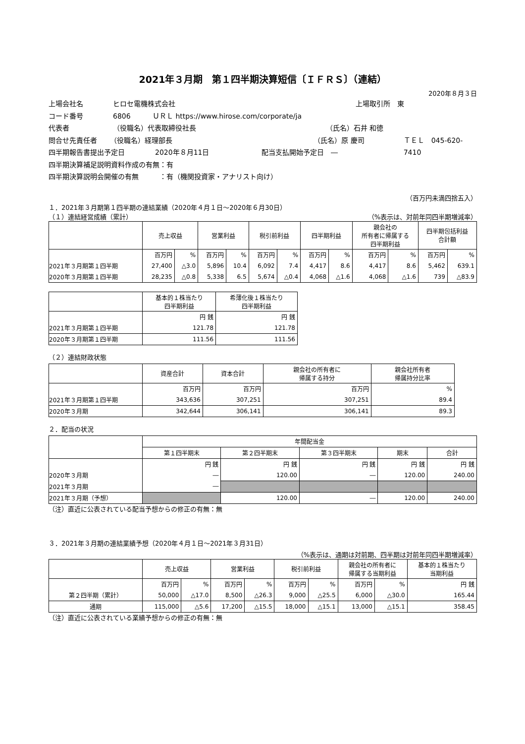2021年３月期　第１四半期決算短信〔ＩＦＲＳ〕（連結）
2020年８月３日
上場会社名 ヒロセ電機株式会社 上場取引所　東
コード番号 6806 ＵＲＬ https://www.hirose.com/corporate/ja
代表者 （役職名）代表取締役社長 （氏名）石井 和徳
問合せ先責任者 （役職名）経理部長 （氏名）原 慶司 ＴＥＬ　045-620-7410
四半期報告書提出予定日 2020年８月11日 配当支払開始予定日　―
四半期決算補足説明資料作成の有無：有
四半期決算説明会開催の有無　　　：有（機関投資家・アナリスト向け）
（百万円未満四捨五入）
１．2021年３月期第１四半期の連結業績（2020年４月１日～2020年６月30日）
（１）連結経営成績（累計） （%表示は、対前年同四半期増減率）
| | 売上収益 | | 営業利益 | | 税引前利益 | | 四半期利益 | | 親会社の 所有者に帰属する 四半期利益 | | 四半期包括利益 合計額 | |
| --- | --- | --- | --- | --- | --- | --- | --- | --- | --- | --- | --- | --- |
| | 百万円 | % | 百万円 | % | 百万円 | % | 百万円 | % | 百万円 | % | 百万円 | % |
| 2021年３月期第１四半期 | 27,400 | △3.0 | 5,896 | 10.4 | 6,092 | 7.4 | 4,417 | 8.6 | 4,417 | 8.6 | 5,462 | 639.1 |
| 2020年３月期第１四半期 | 28,235 | △0.8 | 5,338 | 6.5 | 5,674 | △0.4 | 4,068 | △1.6 | 4,068 | △1.6 | 739 | △83.9 |
| | 基本的１株当たり 四半期利益 | 希薄化後１株当たり 四半期利益 |
| --- | --- | --- |
| | 円 銭 | 円 銭 |
| 2021年３月期第１四半期 | 121.78 | 121.78 |
| 2020年３月期第１四半期 | 111.56 | 111.56 |
（２）連結財政状態
| | 資産合計 | 資本合計 | 親会社の所有者に 帰属する持分 | 親会社所有者 帰属持分比率 |
| --- | --- | --- | --- | --- |
| | 百万円 | 百万円 | 百万円 | % |
| 2021年３月期第１四半期 | 343,636 | 307,251 | 307,251 | 89.4 |
| 2020年３月期 | 342,644 | 306,141 | 306,141 | 89.3 |
２．配当の状況
| | 年間配当金 | | | | |
| --- | --- | --- | --- | --- | --- |
| | 第１四半期末 | 第２四半期末 | 第３四半期末 | 期末 | 合計 |
| | 円 銭 | 円 銭 | 円 銭 | 円 銭 | 円 銭 |
| 2020年３月期 | ― | 120.00 | ― | 120.00 | 240.00 |
| 2021年３月期 | ― | | | | |
| 2021年３月期（予想） | | 120.00 | ― | 120.00 | 240.00 |
（注）直近に公表されている配当予想からの修正の有無：無
３．2021年３月期の連結業績予想（2020年４月１日～2021年３月31日）
（%表示は、通期は対前期、四半期は対前年同四半期増減率）
| | 売上収益 | | 営業利益 | | 税引前利益 | | 親会社の所有者に 帰属する当期利益 | | 基本的１株当たり 当期利益 |
| --- | --- | --- | --- | --- | --- | --- | --- | --- | --- |
| | 百万円 | % | 百万円 | % | 百万円 | % | 百万円 | % | 円 銭 |
| 第２四半期（累計） | 50,000 | △17.0 | 8,500 | △26.3 | 9,000 | △25.5 | 6,000 | △30.0 | 165.44 |
| 通期 | 115,000 | △5.6 | 17,200 | △15.5 | 18,000 | △15.1 | 13,000 | △15.1 | 358.45 |
（注）直近に公表されている業績予想からの修正の有無：無